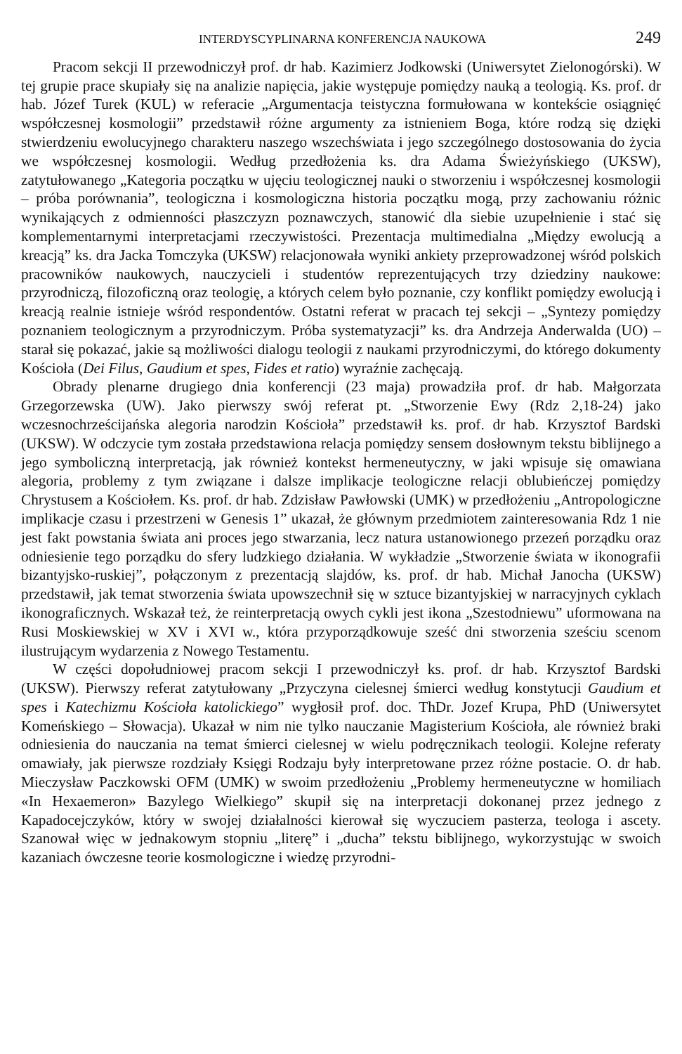INTERDYSCYPLINARNA KONFERENCJA NAUKOWA 249
Pracom sekcji II przewodniczył prof. dr hab. Kazimierz Jodkowski (Uniwersytet Zielonogórski). W tej grupie prace skupiały się na analizie napięcia, jakie występuje pomiędzy nauką a teologią. Ks. prof. dr hab. Józef Turek (KUL) w referacie „Argumentacja teistyczna formułowana w kontekście osiągnięć współczesnej kosmologii” przedstawił różne argumenty za istnieniem Boga, które rodzą się dzięki stwierdzeniu ewolucyjnego charakteru naszego wszechświata i jego szczególnego dostosowania do życia we współczesnej kosmologii. Według przedłożenia ks. dra Adama Świeżyńskiego (UKSW), zatytułowanego „Kategoria początku w ujęciu teologicznej nauki o stworzeniu i współczesnej kosmologii – próba porównania”, teologiczna i kosmologiczna historia początku mogą, przy zachowaniu różnic wynikających z odmienności płaszczyzn poznawczych, stanowić dla siebie uzupełnienie i stać się komplementarnymi interpretacjami rzeczywistości. Prezentacja multimedialna „Między ewolucją a kreacją” ks. dra Jacka Tomczyka (UKSW) relacjonowała wyniki ankiety przeprowadzonej wśród polskich pracowników naukowych, nauczycieli i studentów reprezentujących trzy dziedziny naukowe: przyrodniczą, filozoficzną oraz teologię, a których celem było poznanie, czy konflikt pomiędzy ewolucją i kreacją realnie istnieje wśród respondentów. Ostatni referat w pracach tej sekcji – „Syntezy pomiędzy poznaniem teologicznym a przyrodniczym. Próba systematyzacji” ks. dra Andrzeja Anderwalda (UO) – starał się pokazać, jakie są możliwości dialogu teologii z naukami przyrodniczymi, do którego dokumenty Kościoła (Dei Filus, Gaudium et spes, Fides et ratio) wyraźnie zachęcają.
Obrady plenarne drugiego dnia konferencji (23 maja) prowadziła prof. dr hab. Małgorzata Grzegorzewska (UW). Jako pierwszy swój referat pt. „Stworzenie Ewy (Rdz 2,18-24) jako wczesnochrześcijańska alegoria narodzin Kościoła” przedstawił ks. prof. dr hab. Krzysztof Bardski (UKSW). W odczycie tym została przedstawiona relacja pomiędzy sensem dosłownym tekstu biblijnego a jego symboliczną interpretacją, jak również kontekst hermeneutyczny, w jaki wpisuje się omawiana alegoria, problemy z tym związane i dalsze implikacje teologiczne relacji oblubieńczej pomiędzy Chrystusem a Kościołem. Ks. prof. dr hab. Zdzisław Pawłowski (UMK) w przedłożeniu „Antropologiczne implikacje czasu i przestrzeni w Genesis 1” ukazał, że głównym przedmiotem zainteresowania Rdz 1 nie jest fakt powstania świata ani proces jego stwarzania, lecz natura ustanowionego przezeń porządku oraz odniesienie tego porządku do sfery ludzkiego działania. W wykładzie „Stworzenie świata w ikonografii bizantyjsko-ruskiej”, połączonym z prezentacją slajdów, ks. prof. dr hab. Michał Janocha (UKSW) przedstawił, jak temat stworzenia świata upowszechnił się w sztuce bizantyjskiej w narracyjnych cyklach ikonograficznych. Wskazał też, że reinterpretacją owych cykli jest ikona „Szestodniewu” uformowana na Rusi Moskiewskiej w XV i XVI w., która przyporządkowuje sześć dni stworzenia sześciu scenom ilustrującym wydarzenia z Nowego Testamentu.
W części dopołudniowej pracom sekcji I przewodniczył ks. prof. dr hab. Krzysztof Bardski (UKSW). Pierwszy referat zatytułowany „Przyczyna cielesnej śmierci według konstytucji Gaudium et spes i Katechizmu Kościoła katolickiego” wygłosił prof. doc. ThDr. Jozef Krupa, PhD (Uniwersytet Komeńskiego – Słowacja). Ukazał w nim nie tylko nauczanie Magisterium Kościoła, ale również braki odniesienia do nauczania na temat śmierci cielesnej w wielu podręcznikach teologii. Kolejne referaty omawiały, jak pierwsze rozdziały Księgi Rodzaju były interpretowane przez różne postacie. O. dr hab. Mieczysław Paczkowski OFM (UMK) w swoim przedłożeniu „Problemy hermeneutyczne w homiliach «In Hexaemeron» Bazylego Wielkiego” skupił się na interpretacji dokonanej przez jednego z Kapadocejczyków, który w swojej działalności kierował się wyczuciem pasterza, teologa i ascety. Szanował więc w jednakowym stopniu „literę” i „ducha” tekstu biblijnego, wykorzystując w swoich kazaniach ówczesne teorie kosmologiczne i wiedzę przyrodni-